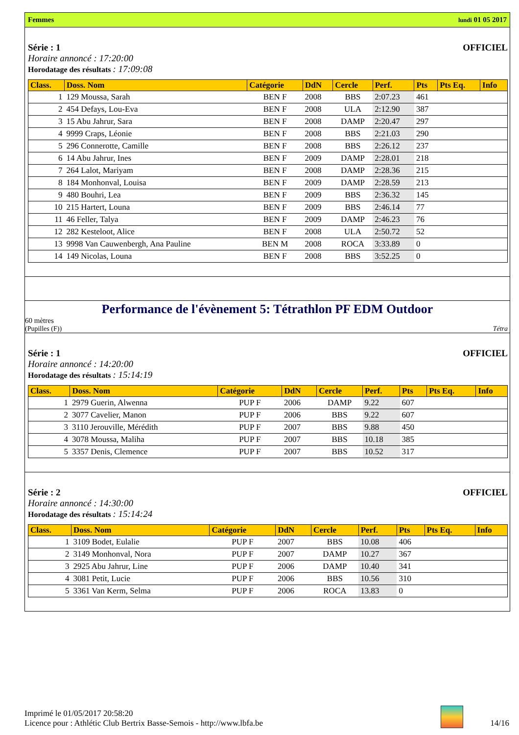Femmes lundi 01 05 2017
Série : 1 OFFICIEL
Horaire annoncé : 17:20:00
Horodatage des résultats : 17:09:08
| Class. | Doss. Nom | Catégorie | DdN | Cercle | Perf. | Pts | Pts Eq. | Info |
| --- | --- | --- | --- | --- | --- | --- | --- | --- |
| 1 | 129 Moussa, Sarah | BEN F | 2008 | BBS | 2:07.23 | 461 | | |
| 2 | 454 Defays, Lou-Eva | BEN F | 2008 | ULA | 2:12.90 | 387 | | |
| 3 | 15 Abu Jahrur, Sara | BEN F | 2008 | DAMP | 2:20.47 | 297 | | |
| 4 | 9999 Craps, Léonie | BEN F | 2008 | BBS | 2:21.03 | 290 | | |
| 5 | 296 Connerotte, Camille | BEN F | 2008 | BBS | 2:26.12 | 237 | | |
| 6 | 14 Abu Jahrur, Ines | BEN F | 2009 | DAMP | 2:28.01 | 218 | | |
| 7 | 264 Lalot, Mariyam | BEN F | 2008 | DAMP | 2:28.36 | 215 | | |
| 8 | 184 Monhonval, Louisa | BEN F | 2009 | DAMP | 2:28.59 | 213 | | |
| 9 | 480 Bouhri, Lea | BEN F | 2009 | BBS | 2:36.32 | 145 | | |
| 10 | 215 Hartert, Louna | BEN F | 2009 | BBS | 2:46.14 | 77 | | |
| 11 | 46 Feller, Talya | BEN F | 2009 | DAMP | 2:46.23 | 76 | | |
| 12 | 282 Kesteloot, Alice | BEN F | 2008 | ULA | 2:50.72 | 52 | | |
| 13 | 9998 Van Cauwenbergh, Ana Pauline | BEN M | 2008 | ROCA | 3:33.89 | 0 | | |
| 14 | 149 Nicolas, Louna | BEN F | 2008 | BBS | 3:52.25 | 0 | | |
Performance de l'évènement 5: Tétrathlon PF EDM Outdoor
60 mètres
(Pupilles (F)) Tétra
Série : 1 OFFICIEL
Horaire annoncé : 14:20:00
Horodatage des résultats : 15:14:19
| Class. | Doss. Nom | Catégorie | DdN | Cercle | Perf. | Pts | Pts Eq. | Info |
| --- | --- | --- | --- | --- | --- | --- | --- | --- |
| 1 | 2979 Guerin, Alwenna | PUP F | 2006 | DAMP | 9.22 | 607 | | |
| 2 | 3077 Cavelier, Manon | PUP F | 2006 | BBS | 9.22 | 607 | | |
| 3 | 3110 Jerouville, Mérédith | PUP F | 2007 | BBS | 9.88 | 450 | | |
| 4 | 3078 Moussa, Maliha | PUP F | 2007 | BBS | 10.18 | 385 | | |
| 5 | 3357 Denis, Clemence | PUP F | 2007 | BBS | 10.52 | 317 | | |
Série : 2 OFFICIEL
Horaire annoncé : 14:30:00
Horodatage des résultats : 15:14:24
| Class. | Doss. Nom | Catégorie | DdN | Cercle | Perf. | Pts | Pts Eq. | Info |
| --- | --- | --- | --- | --- | --- | --- | --- | --- |
| 1 | 3109 Bodet, Eulalie | PUP F | 2007 | BBS | 10.08 | 406 | | |
| 2 | 3149 Monhonval, Nora | PUP F | 2007 | DAMP | 10.27 | 367 | | |
| 3 | 2925 Abu Jahrur, Line | PUP F | 2006 | DAMP | 10.40 | 341 | | |
| 4 | 3081 Petit, Lucie | PUP F | 2006 | BBS | 10.56 | 310 | | |
| 5 | 3361 Van Kerm, Selma | PUP F | 2006 | ROCA | 13.83 | 0 | | |
Imprimé le 01/05/2017 20:58:20
Licence pour : Athlétic Club Bertrix Basse-Semois - http://www.lbfa.be
14/16